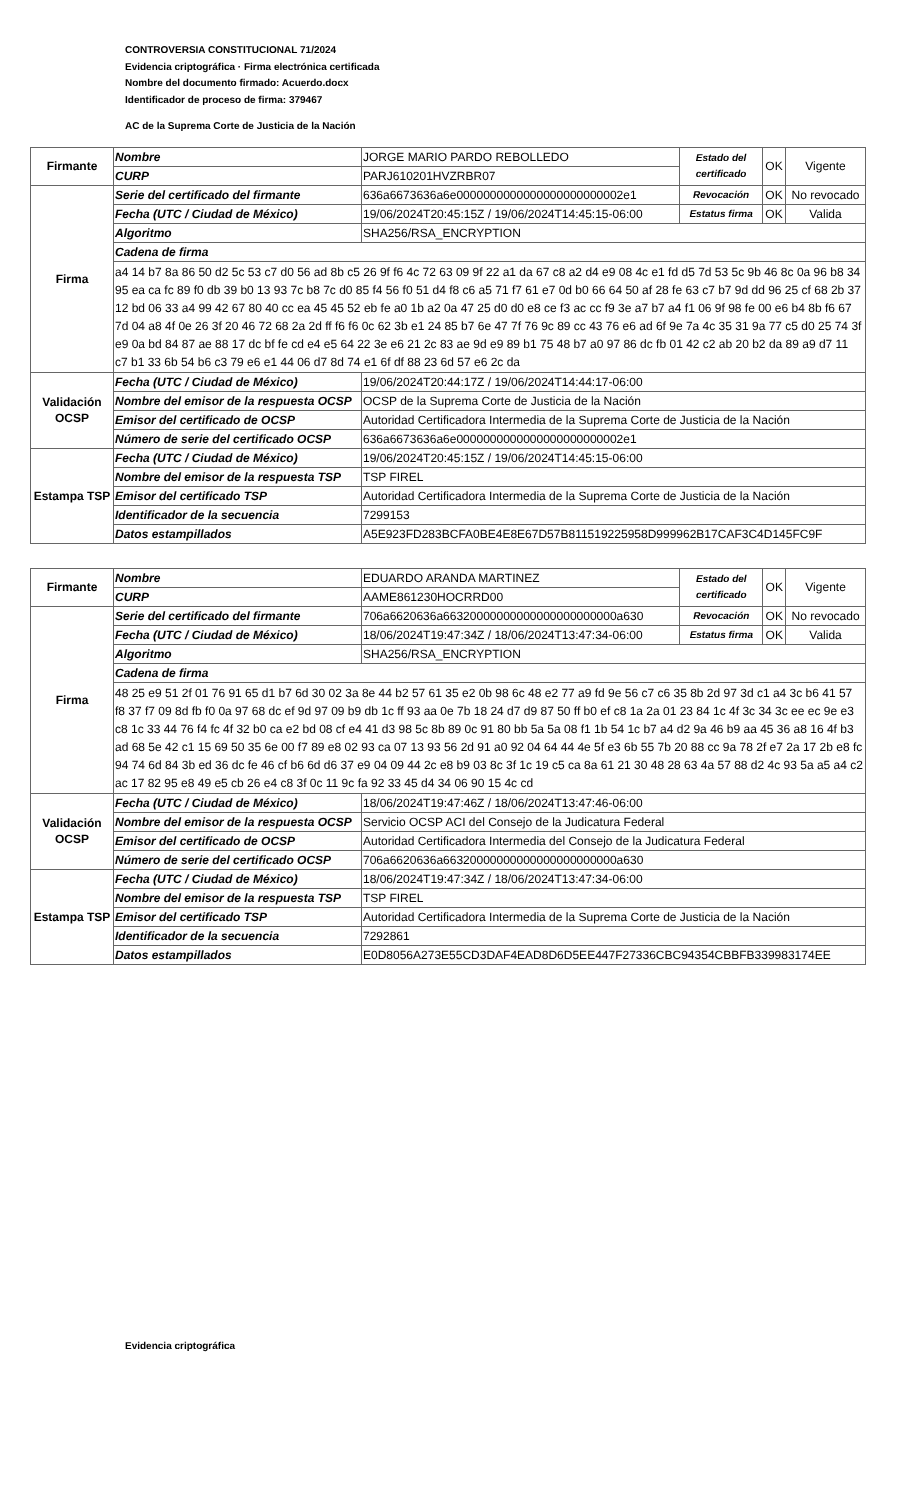CONTROVERSIA CONSTITUCIONAL 71/2024
Evidencia criptográfica · Firma electrónica certificada
Nombre del documento firmado: Acuerdo.docx
Identificador de proceso de firma: 379467
AC de la Suprema Corte de Justicia de la Nación
| Firmante | Nombre | JORGE MARIO PARDO REBOLLEDO | Estado del certificado | OK | Vigente |
| | CURP | PARJ610201HVZRBR07 | | | |
| Firma | Serie del certificado del firmante | 636a6673636a6e0000000000000000000000002e1 | Revocación | OK | No revocado |
| | Fecha (UTC / Ciudad de México) | 19/06/2024T20:45:15Z / 19/06/2024T14:45:15-06:00 | Estatus firma | OK | Valida |
| | Algoritmo | SHA256/RSA_ENCRYPTION | | | |
| | Cadena de firma | | | | |
| | a4 14 b7 8a 86 50 d2 5c 53 c7 d0 56 ad 8b c5 26 9f f6 4c 72 63 09 9f 22 a1 da 67 c8 a2 d4 e9 08 4c e1 fd d5 7d 53 5c 9b 46 8c 0a 96 b8 34 95 ea ca fc 89 f0 db 39 b0 13 93 7c b8 7c d0 85 f4 56 f0 51 d4 f8 c6 a5 71 f7 61 e7 0d b0 66 64 50 af 28 fe 63 c7 b7 9d dd 96 25 cf 68 2b 37 12 bd 06 33 a4 99 42 67 80 40 cc ea 45 45 52 eb fe a0 1b a2 0a 47 25 d0 d0 e8 ce f3 ac cc f9 3e a7 b7 a4 f1 06 9f 98 fe 00 e6 b4 8b f6 67 7d 04 a8 4f 0e 26 3f 20 46 72 68 2a 2d ff f6 f6 0c 62 3b e1 24 85 b7 6e 47 7f 76 9c 89 cc 43 76 e6 ad 6f 9e 7a 4c 35 31 9a 77 c5 d0 25 74 3f e9 0a bd 84 87 ae 88 17 dc bf fe cd e4 e5 64 22 3e e6 21 2c 83 ae 9d e9 89 b1 75 48 b7 a0 97 86 dc fb 01 42 c2 ab 20 b2 da 89 a9 d7 11 c7 b1 33 6b 54 b6 c3 79 e6 e1 44 06 d7 8d 74 e1 6f df 88 23 6d 57 e6 2c da | | | | |
| Validación OCSP | Fecha (UTC / Ciudad de México) | 19/06/2024T20:44:17Z / 19/06/2024T14:44:17-06:00 | | | |
| | Nombre del emisor de la respuesta OCSP | OCSP de la Suprema Corte de Justicia de la Nación | | | |
| | Emisor del certificado de OCSP | Autoridad Certificadora Intermedia de la Suprema Corte de Justicia de la Nación | | | |
| | Número de serie del certificado OCSP | 636a6673636a6e0000000000000000000000002e1 | | | |
| Estampa TSP | Fecha (UTC / Ciudad de México) | 19/06/2024T20:45:15Z / 19/06/2024T14:45:15-06:00 | | | |
| | Nombre del emisor de la respuesta TSP | TSP FIREL | | | |
| | Emisor del certificado TSP | Autoridad Certificadora Intermedia de la Suprema Corte de Justicia de la Nación | | | |
| | Identificador de la secuencia | 7299153 | | | |
| | Datos estampillados | A5E923FD283BCFA0BE4E8E67D57B811519225958D999962B17CAF3C4D145FC9F | | | |
| Firmante | Nombre | EDUARDO ARANDA MARTINEZ | Estado del certificado | OK | Vigente |
| | CURP | AAME861230HOCRRD00 | | | |
| Firma | Serie del certificado del firmante | 706a6620636a66320000000000000000000000a630 | Revocación | OK | No revocado |
| | Fecha (UTC / Ciudad de México) | 18/06/2024T19:47:34Z / 18/06/2024T13:47:34-06:00 | Estatus firma | OK | Valida |
| | Algoritmo | SHA256/RSA_ENCRYPTION | | | |
| | Cadena de firma | | | | |
| | 48 25 e9 51 2f 01 76 91 65 d1 b7 6d 30 02 3a 8e 44 b2 57 61 35 e2 0b 98 6c 48 e2 77 a9 fd 9e 56 c7 c6 35 8b 2d 97 3d c1 a4 3c b6 41 57 f8 37 f7 09 8d fb f0 0a 97 68 dc ef 9d 97 09 b9 db 1c ff 93 aa 0e 7b 18 24 d7 d9 87 50 ff b0 ef c8 1a 2a 01 23 84 1c 4f 3c 34 3c ee ec 9e e3 c8 1c 33 44 76 f4 fc 4f 32 b0 ca e2 bd 08 cf e4 41 d3 98 5c 8b 89 0c 91 80 bb 5a 5a 08 f1 1b 54 1c b7 a4 d2 9a 46 b9 aa 45 36 a8 16 4f b3 ad 68 5e 42 c1 15 69 50 35 6e 00 f7 89 e8 02 93 ca 07 13 93 56 2d 91 a0 92 04 64 44 4e 5f e3 6b 55 7b 20 88 cc 9a 78 2f e7 2a 17 2b e8 fc 94 74 6d 84 3b ed 36 dc fe 46 cf b6 6d d6 37 e9 04 09 44 2c e8 b9 03 8c 3f 1c 19 c5 ca 8a 61 21 30 48 28 63 4a 57 88 d2 4c 93 5a a5 a4 c2 ac 17 82 95 e8 49 e5 cb 26 e4 c8 3f 0c 11 9c fa 92 33 45 d4 34 06 90 15 4c cd | | | | |
| Validación OCSP | Fecha (UTC / Ciudad de México) | 18/06/2024T19:47:46Z / 18/06/2024T13:47:46-06:00 | | | |
| | Nombre del emisor de la respuesta OCSP | Servicio OCSP ACI del Consejo de la Judicatura Federal | | | |
| | Emisor del certificado de OCSP | Autoridad Certificadora Intermedia del Consejo de la Judicatura Federal | | | |
| | Número de serie del certificado OCSP | 706a6620636a66320000000000000000000000a630 | | | |
| Estampa TSP | Fecha (UTC / Ciudad de México) | 18/06/2024T19:47:34Z / 18/06/2024T13:47:34-06:00 | | | |
| | Nombre del emisor de la respuesta TSP | TSP FIREL | | | |
| | Emisor del certificado TSP | Autoridad Certificadora Intermedia de la Suprema Corte de Justicia de la Nación | | | |
| | Identificador de la secuencia | 7292861 | | | |
| | Datos estampillados | E0D8056A273E55CD3DAF4EAD8D6D5EE447F27336CBC94354CBBFB339983174EE | | | |
Evidencia criptográfica